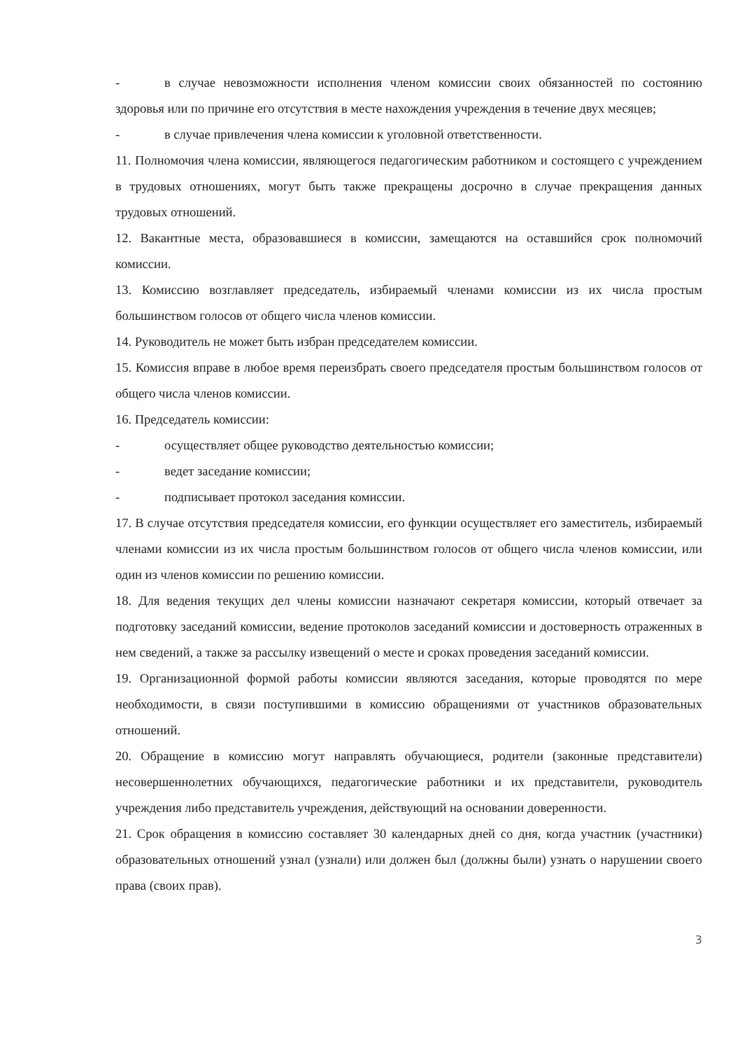- в случае невозможности исполнения членом комиссии своих обязанностей по состоянию здоровья или по причине его отсутствия в месте нахождения учреждения в течение двух месяцев;
- в случае привлечения члена комиссии к уголовной ответственности.
11. Полномочия члена комиссии, являющегося педагогическим работником и состоящего с учреждением в трудовых отношениях, могут быть также прекращены досрочно в случае прекращения данных трудовых отношений.
12. Вакантные места, образовавшиеся в комиссии, замещаются на оставшийся срок полномочий комиссии.
13. Комиссию возглавляет председатель, избираемый членами комиссии из их числа простым большинством голосов от общего числа членов комиссии.
14. Руководитель не может быть избран председателем комиссии.
15. Комиссия вправе в любое время переизбрать своего председателя простым большинством голосов от общего числа членов комиссии.
16. Председатель комиссии:
- осуществляет общее руководство деятельностью комиссии;
- ведет заседание комиссии;
- подписывает протокол заседания комиссии.
17. В случае отсутствия председателя комиссии, его функции осуществляет его заместитель, избираемый членами комиссии из их числа простым большинством голосов от общего числа членов комиссии, или один из членов комиссии по решению комиссии.
18. Для ведения текущих дел члены комиссии назначают секретаря комиссии, который отвечает за подготовку заседаний комиссии, ведение протоколов заседаний комиссии и достоверность отраженных в нем сведений, а также за рассылку извещений о месте и сроках проведения заседаний комиссии.
19. Организационной формой работы комиссии являются заседания, которые проводятся по мере необходимости, в связи поступившими в комиссию обращениями от участников образовательных отношений.
20. Обращение в комиссию могут направлять обучающиеся, родители (законные представители) несовершеннолетних обучающихся, педагогические работники и их представители, руководитель учреждения либо представитель учреждения, действующий на основании доверенности.
21. Срок обращения в комиссию составляет 30 календарных дней со дня, когда участник (участники) образовательных отношений узнал (узнали) или должен был (должны были) узнать о нарушении своего права (своих прав).
3